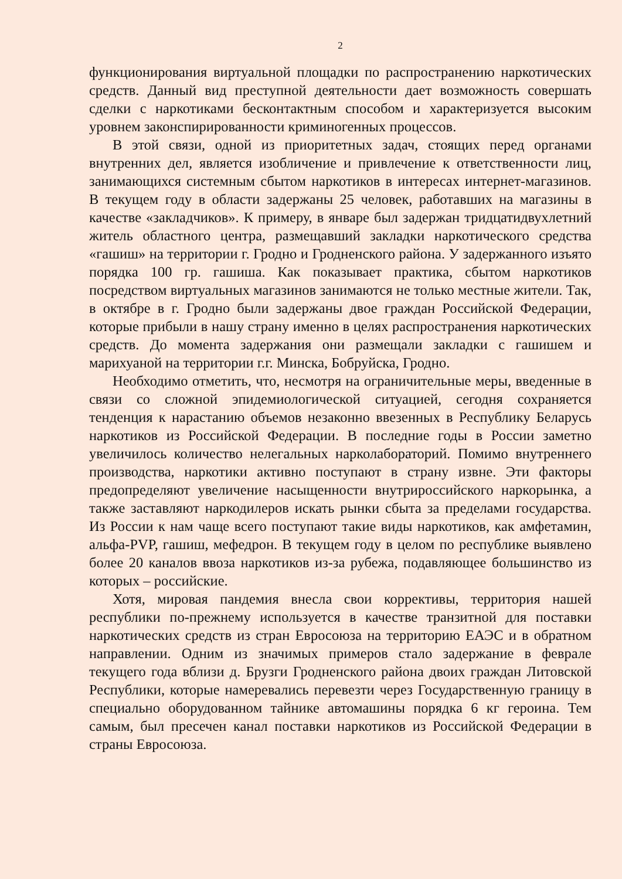2
функционирования виртуальной площадки по распространению наркотических средств. Данный вид преступной деятельности дает возможность совершать сделки с наркотиками бесконтактным способом и характеризуется высоким уровнем законспирированности криминогенных процессов.
В этой связи, одной из приоритетных задач, стоящих перед органами внутренних дел, является изобличение и привлечение к ответственности лиц, занимающихся системным сбытом наркотиков в интересах интернет-магазинов. В текущем году в области задержаны 25 человек, работавших на магазины в качестве «закладчиков». К примеру, в январе был задержан тридцатидвухлетний житель областного центра, размещавший закладки наркотического средства «гашиш» на территории г. Гродно и Гродненского района. У задержанного изъято порядка 100 гр. гашиша. Как показывает практика, сбытом наркотиков посредством виртуальных магазинов занимаются не только местные жители. Так, в октябре в г. Гродно были задержаны двое граждан Российской Федерации, которые прибыли в нашу страну именно в целях распространения наркотических средств. До момента задержания они размещали закладки с гашишем и марихуаной на территории г.г. Минска, Бобруйска, Гродно.
Необходимо отметить, что, несмотря на ограничительные меры, введенные в связи со сложной эпидемиологической ситуацией, сегодня сохраняется тенденция к нарастанию объемов незаконно ввезенных в Республику Беларусь наркотиков из Российской Федерации. В последние годы в России заметно увеличилось количество нелегальных нарколабораторий. Помимо внутреннего производства, наркотики активно поступают в страну извне. Эти факторы предопределяют увеличение насыщенности внутрироссийского наркорынка, а также заставляют наркодилеров искать рынки сбыта за пределами государства. Из России к нам чаще всего поступают такие виды наркотиков, как амфетамин, альфа-PVP, гашиш, мефедрон. В текущем году в целом по республике выявлено более 20 каналов ввоза наркотиков из-за рубежа, подавляющее большинство из которых – российские.
Хотя, мировая пандемия внесла свои коррективы, территория нашей республики по-прежнему используется в качестве транзитной для поставки наркотических средств из стран Евросоюза на территорию ЕАЭС и в обратном направлении. Одним из значимых примеров стало задержание в феврале текущего года вблизи д. Брузги Гродненского района двоих граждан Литовской Республики, которые намеревались перевезти через Государственную границу в специально оборудованном тайнике автомашины порядка 6 кг героина. Тем самым, был пресечен канал поставки наркотиков из Российской Федерации в страны Евросоюза.